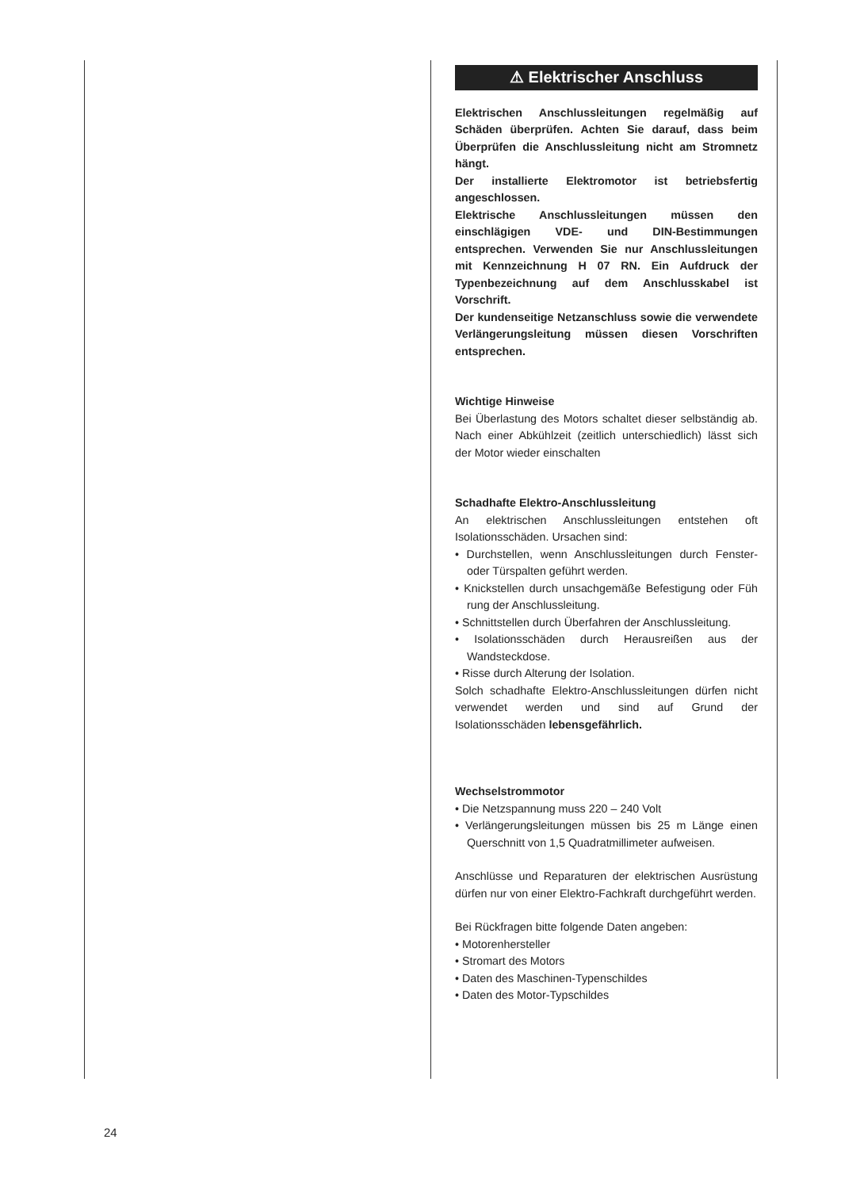⚠ Elektrischer Anschluss
Elektrischen Anschlussleitungen regelmäßig auf Schäden überprüfen. Achten Sie darauf, dass beim Überprüfen die Anschlussleitung nicht am Stromnetz hängt.
Der installierte Elektromotor ist betriebsfertig angeschlossen.
Elektrische Anschlussleitungen müssen den einschlägigen VDE- und DIN-Bestimmungen entsprechen. Verwenden Sie nur Anschlussleitungen mit Kennzeichnung H 07 RN. Ein Aufdruck der Typenbezeichnung auf dem Anschlusskabel ist Vorschrift.
Der kundenseitige Netzanschluss sowie die verwendete Verlängerungsleitung müssen diesen Vorschriften entsprechen.
Wichtige Hinweise
Bei Überlastung des Motors schaltet dieser selbständig ab. Nach einer Abkühlzeit (zeitlich unterschiedlich) lässt sich der Motor wieder einschalten
Schadhafte Elektro-Anschlussleitung
An elektrischen Anschlussleitungen entstehen oft Isolationsschäden. Ursachen sind:
• Durchstellen, wenn Anschlussleitungen durch Fenster- oder Türspalten geführt werden.
• Knickstellen durch unsachgemäße Befestigung oder Füh rung der Anschlussleitung.
• Schnittstellen durch Überfahren der Anschlussleitung.
• Isolationsschäden durch Herausreißen aus der Wandsteckdose.
• Risse durch Alterung der Isolation.
Solch schadhafte Elektro-Anschlussleitungen dürfen nicht verwendet werden und sind auf Grund der Isolationsschäden lebensgefährlich.
Wechselstrommotor
• Die Netzspannung muss 220 – 240 Volt
• Verlängerungsleitungen müssen bis 25 m Länge einen Querschnitt von 1,5 Quadratmillimeter aufweisen.
Anschlüsse und Reparaturen der elektrischen Ausrüstung dürfen nur von einer Elektro-Fachkraft durchgeführt werden.
Bei Rückfragen bitte folgende Daten angeben:
• Motorenhersteller
• Stromart des Motors
• Daten des Maschinen-Typenschildes
• Daten des Motor-Typschildes
24